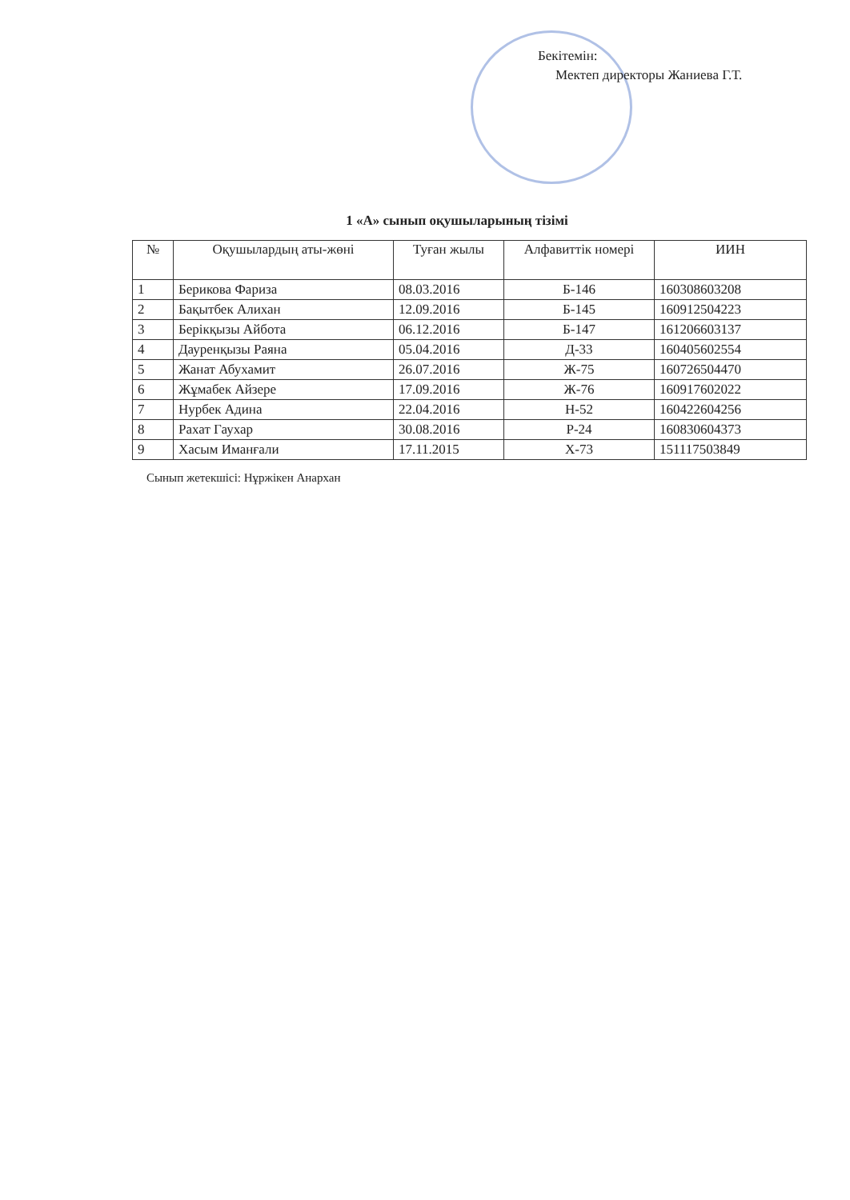Бекітемін:
Мектеп директоры Жаниева Г.Т.
1 «А» сынып оқушыларының тізімі
| № | Оқушылардың аты-жөні | Туған жылы | Алфавиттік номері | ИИН |
| --- | --- | --- | --- | --- |
| 1 | Берикова Фариза | 08.03.2016 | Б-146 | 160308603208 |
| 2 | Бақытбек Алихан | 12.09.2016 | Б-145 | 160912504223 |
| 3 | Берікқызы Айбота | 06.12.2016 | Б-147 | 161206603137 |
| 4 | Дауренқызы Раяна | 05.04.2016 | Д-33 | 160405602554 |
| 5 | Жанат Абухамит | 26.07.2016 | Ж-75 | 160726504470 |
| 6 | Жұмабек Айзере | 17.09.2016 | Ж-76 | 160917602022 |
| 7 | Нурбек Адина | 22.04.2016 | Н-52 | 160422604256 |
| 8 | Рахат Гаухар | 30.08.2016 | Р-24 | 160830604373 |
| 9 | Хасым Иманғали | 17.11.2015 | Х-73 | 151117503849 |
Сынып жетекшісі: Нұржікен Анархан